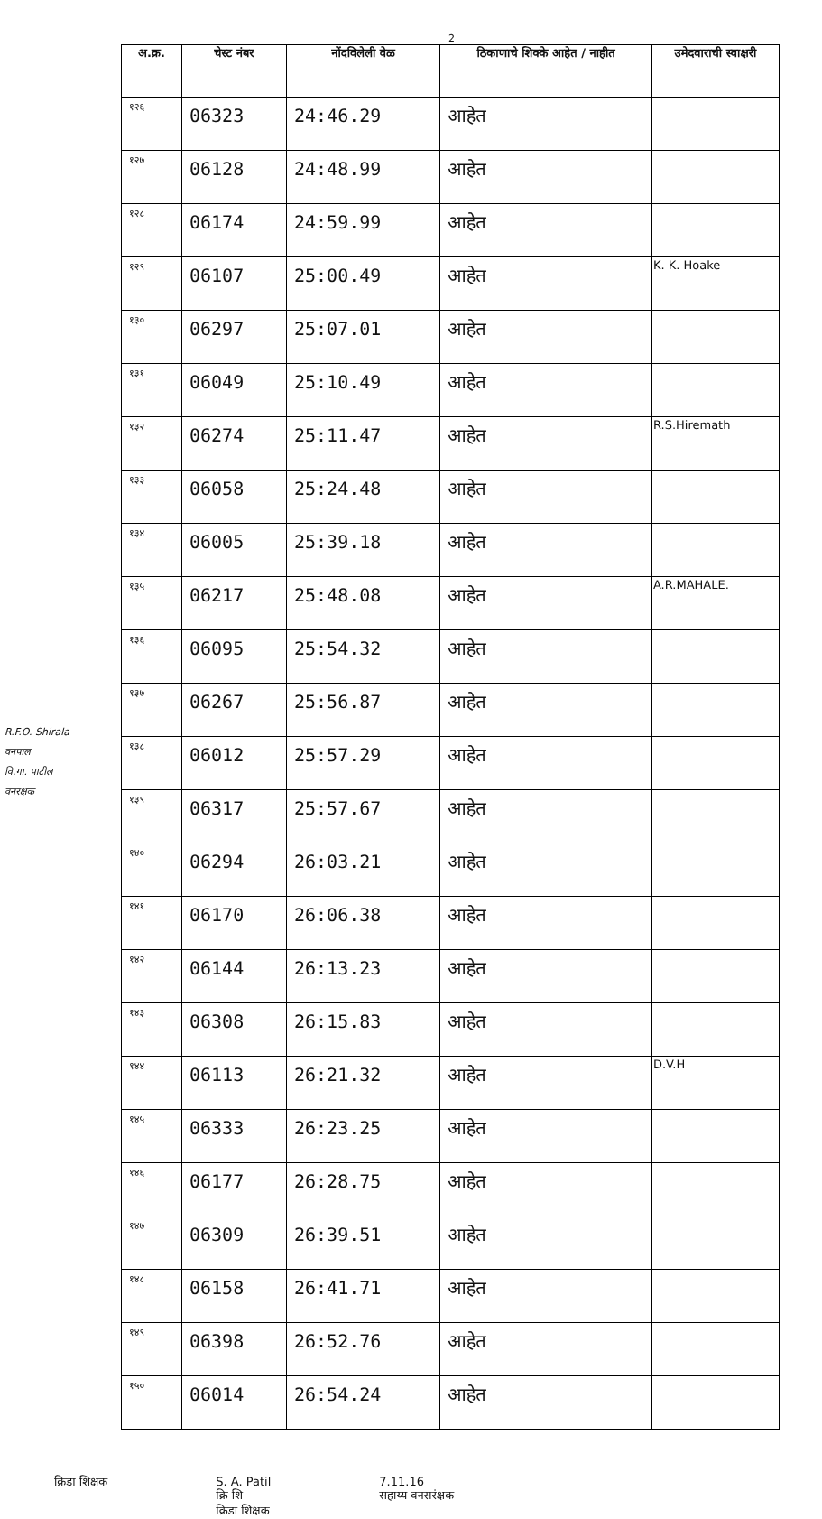2
| अ.क्र. | चेस्ट नंबर | नोंदविलेली वेळ | ठिकाणाचे शिक्के आहेत / नाहीत | उमेदवाराची स्वाक्षरी |
| --- | --- | --- | --- | --- |
| १२६ | 06323 | 24:46.29 | आहेत | |
| १२७ | 06128 | 24:48.99 | आहेत | |
| १२८ | 06174 | 24:59.99 | आहेत | |
| १२९ | 06107 | 25:00.49 | आहेत | K. K. Hoake |
| १३० | 06297 | 25:07.01 | आहेत | |
| १३१ | 06049 | 25:10.49 | आहेत | |
| १३२ | 06274 | 25:11.47 | आहेत | R.S.Hiremath |
| १३३ | 06058 | 25:24.48 | आहेत | |
| १३४ | 06005 | 25:39.18 | आहेत | |
| १३५ | 06217 | 25:48.08 | आहेत | A.R.MAHALE. |
| १३६ | 06095 | 25:54.32 | आहेत | |
| १३७ | 06267 | 25:56.87 | आहेत | |
| १३८ | 06012 | 25:57.29 | आहेत | |
| १३९ | 06317 | 25:57.67 | आहेत | |
| १४० | 06294 | 26:03.21 | आहेत | |
| १४१ | 06170 | 26:06.38 | आहेत | |
| १४२ | 06144 | 26:13.23 | आहेत | |
| १४३ | 06308 | 26:15.83 | आहेत | |
| १४४ | 06113 | 26:21.32 | आहेत | D.V.H |
| १४५ | 06333 | 26:23.25 | आहेत | |
| १४६ | 06177 | 26:28.75 | आहेत | |
| १४७ | 06309 | 26:39.51 | आहेत | |
| १४८ | 06158 | 26:41.71 | आहेत | |
| १४९ | 06398 | 26:52.76 | आहेत | |
| १५० | 06014 | 26:54.24 | आहेत | |
R.F.O. Shirala
वनपाल
वि.गा. पाटील
वनरक्षक
क्रिडा शिक्षक S. A. Patil
क्रि शि
क्रिडा शिक्षक
7.11.16
सहाय्य वनसरंक्षक